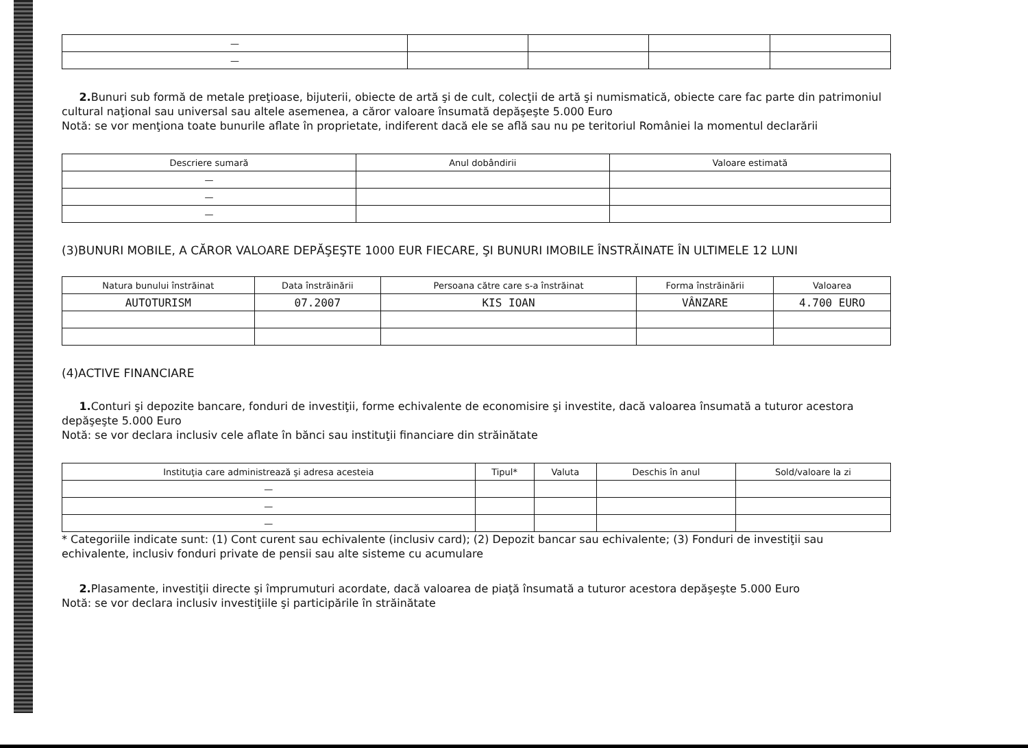| — | | | | |
| — | | | | |
2. Bunuri sub formă de metale preţioase, bijuterii, obiecte de artă şi de cult, colecţii de artă şi numismatică, obiecte care fac parte din patrimoniul cultural naţional sau universal sau altele asemenea, a căror valoare însumată depăşeşte 5.000 Euro
Notă: se vor menţiona toate bunurile aflate în proprietate, indiferent dacă ele se află sau nu pe teritoriul României la momentul declarării
| Descriere sumară | Anul dobândirii | Valoare estimată |
| --- | --- | --- |
| — | | |
| — | | |
| — | | |
(3)BUNURI MOBILE, A CĂROR VALOARE DEPĂŞEŞTE 1000 EUR FIECARE, ŞI BUNURI IMOBILE ÎNSTRĂINATE ÎN ULTIMELE 12 LUNI
| Natura bunului înstrăinat | Data înstrăinării | Persoana către care s-a înstrăinat | Forma înstrăinării | Valoarea |
| --- | --- | --- | --- | --- |
| AUTOTURISM | 07.2007 | KIS IOAN | VÂNZARE | 4.700 EURO |
(4)ACTIVE FINANCIARE
1. Conturi şi depozite bancare, fonduri de investiţii, forme echivalente de economisire şi investite, dacă valoarea însumată a tuturor acestora depăşeşte 5.000 Euro
Notă: se vor declara inclusiv cele aflate în bănci sau instituţii financiare din străinătate
| Instituţia care administrează şi adresa acesteia | Tipul* | Valuta | Deschis în anul | Sold/valoare la zi |
| --- | --- | --- | --- | --- |
| — | | | | |
| — | | | | |
| — | | | | |
* Categoriile indicate sunt: (1) Cont curent sau echivalente (inclusiv card); (2) Depozit bancar sau echivalente; (3) Fonduri de investiţii sau echivalente, inclusiv fonduri private de pensii sau alte sisteme cu acumulare
2. Plasamente, investiţii directe şi împrumuturi acordate, dacă valoarea de piaţă însumată a tuturor acestora depăşeşte 5.000 Euro
Notă: se vor declara inclusiv investiţiile şi participările în străinătate